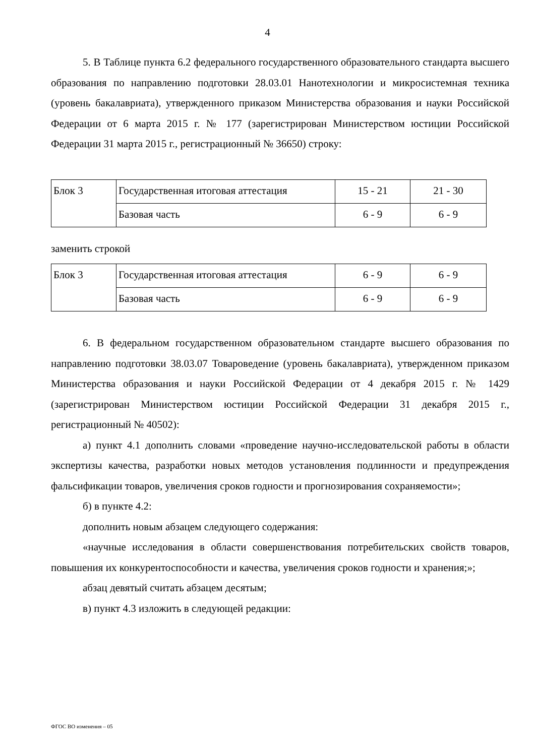4
5. В Таблице пункта 6.2 федерального государственного образовательного стандарта высшего образования по направлению подготовки 28.03.01 Нанотехнологии и микросистемная техника (уровень бакалавриата), утвержденного приказом Министерства образования и науки Российской Федерации от 6 марта 2015 г. № 177 (зарегистрирован Министерством юстиции Российской Федерации 31 марта 2015 г., регистрационный № 36650) строку:
| Блок 3 | Государственная итоговая аттестация | 15 - 21 | 21 - 30 |
| | Базовая часть | 6 - 9 | 6 - 9 |
заменить строкой
| Блок 3 | Государственная итоговая аттестация | 6 - 9 | 6 - 9 |
| | Базовая часть | 6 - 9 | 6 - 9 |
6. В федеральном государственном образовательном стандарте высшего образования по направлению подготовки 38.03.07 Товароведение (уровень бакалавриата), утвержденном приказом Министерства образования и науки Российской Федерации от 4 декабря 2015 г. № 1429 (зарегистрирован Министерством юстиции Российской Федерации 31 декабря 2015 г., регистрационный № 40502):
а) пункт 4.1 дополнить словами «проведение научно-исследовательской работы в области экспертизы качества, разработки новых методов установления подлинности и предупреждения фальсификации товаров, увеличения сроков годности и прогнозирования сохраняемости»;
б) в пункте 4.2:
дополнить новым абзацем следующего содержания:
«научные исследования в области совершенствования потребительских свойств товаров, повышения их конкурентоспособности и качества, увеличения сроков годности и хранения;»;
абзац девятый считать абзацем десятым;
в) пункт 4.3 изложить в следующей редакции:
ФГОС ВО изменения – 05